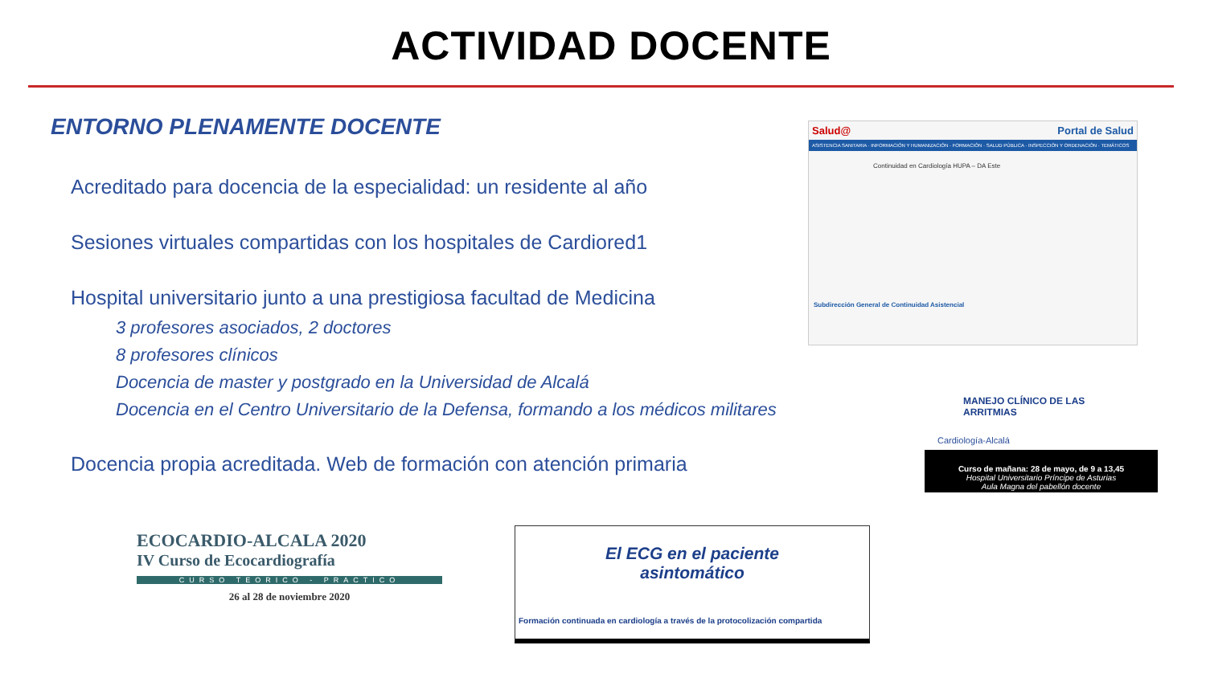ACTIVIDAD DOCENTE
ENTORNO PLENAMENTE DOCENTE
Acreditado para docencia de la especialidad: un residente al año
Sesiones virtuales compartidas con los hospitales de Cardiored1
Hospital universitario junto a una prestigiosa facultad de Medicina
3 profesores asociados, 2 doctores
8 profesores clínicos
Docencia de master y postgrado en la Universidad de Alcalá
Docencia en el Centro Universitario de la Defensa, formando a los médicos militares
Docencia propia acreditada. Web de formación con atención primaria
Salud@ Portal de Salud
ASISTENCIA SANITARIA · INFORMACIÓN Y HUMANIZACIÓN · FORMACIÓN · SALUD PÚBLICA · INSPECCIÓN Y ORDENACIÓN · TEMÁTICOS
Continuidad en Cardiología HUPA – DA Este
Subdirección General de Continuidad Asistencial
MANEJO CLÍNICO DE LAS ARRITMIAS
Cardiología-Alcalá
Curso de mañana: 28 de mayo, de 9 a 13,45
Hospital Universitario Príncipe de Asturias
Aula Magna del pabellón docente
ECOCARDIO-ALCALA 2020
IV Curso de Ecocardiografía
CURSO TEORICO - PRACTICO
26 al 28 de noviembre 2020
El ECG en el paciente
asintomático
Formación continuada en cardiología a través de la protocolización compartida